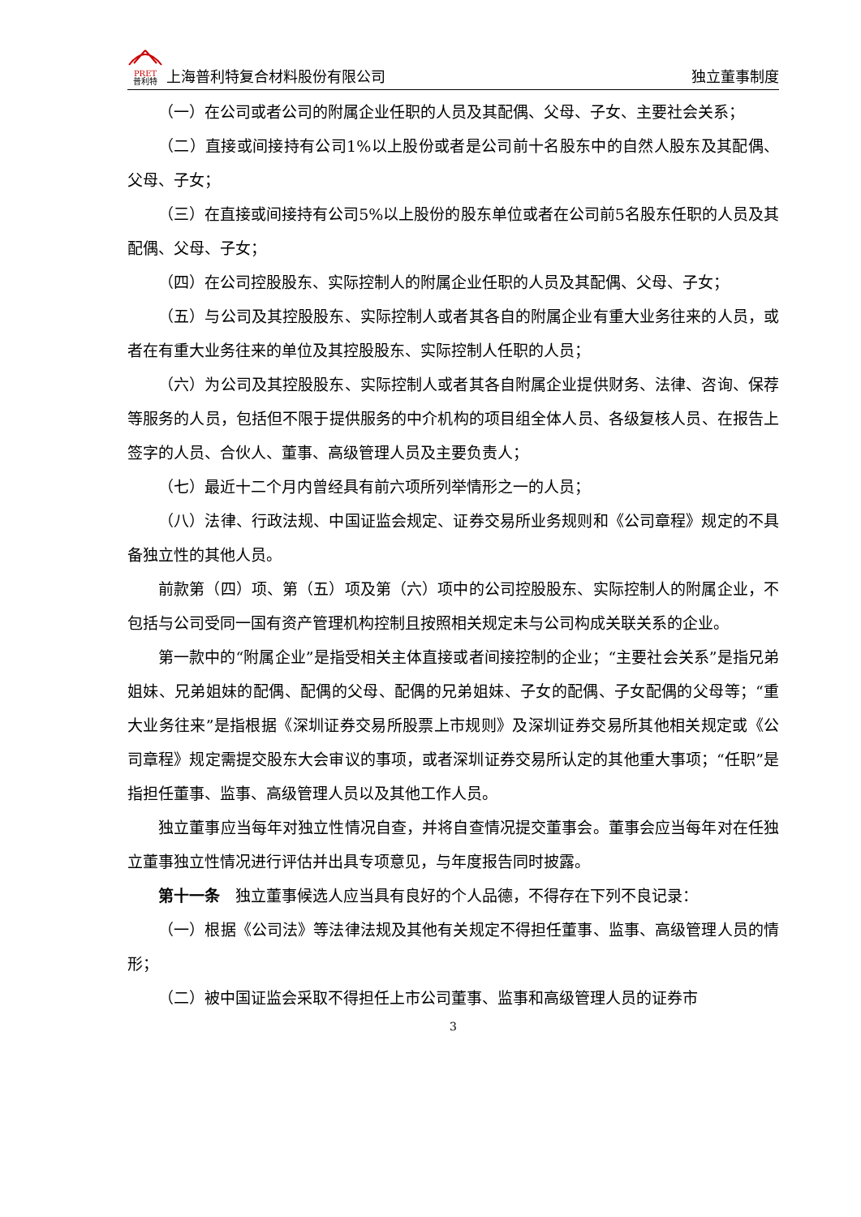PRET
普利特 上海普利特复合材料股份有限公司
独立董事制度
（一）在公司或者公司的附属企业任职的人员及其配偶、父母、子女、主要社会关系；
（二）直接或间接持有公司1%以上股份或者是公司前十名股东中的自然人股东及其配偶、父母、子女；
（三）在直接或间接持有公司5%以上股份的股东单位或者在公司前5名股东任职的人员及其配偶、父母、子女；
（四）在公司控股股东、实际控制人的附属企业任职的人员及其配偶、父母、子女；
（五）与公司及其控股股东、实际控制人或者其各自的附属企业有重大业务往来的人员，或者在有重大业务往来的单位及其控股股东、实际控制人任职的人员；
（六）为公司及其控股股东、实际控制人或者其各自附属企业提供财务、法律、咨询、保荐等服务的人员，包括但不限于提供服务的中介机构的项目组全体人员、各级复核人员、在报告上签字的人员、合伙人、董事、高级管理人员及主要负责人；
（七）最近十二个月内曾经具有前六项所列举情形之一的人员；
（八）法律、行政法规、中国证监会规定、证券交易所业务规则和《公司章程》规定的不具备独立性的其他人员。
前款第（四）项、第（五）项及第（六）项中的公司控股股东、实际控制人的附属企业，不包括与公司受同一国有资产管理机构控制且按照相关规定未与公司构成关联关系的企业。
第一款中的“附属企业”是指受相关主体直接或者间接控制的企业；“主要社会关系”是指兄弟姐妹、兄弟姐妹的配偶、配偶的父母、配偶的兄弟姐妹、子女的配偶、子女配偶的父母等；“重大业务往来”是指根据《深圳证券交易所股票上市规则》及深圳证券交易所其他相关规定或《公司章程》规定需提交股东大会审议的事项，或者深圳证券交易所认定的其他重大事项；“任职”是指担任董事、监事、高级管理人员以及其他工作人员。
独立董事应当每年对独立性情况自查，并将自查情况提交董事会。董事会应当每年对在任独立董事独立性情况进行评估并出具专项意见，与年度报告同时披露。
第十一条　独立董事候选人应当具有良好的个人品德，不得存在下列不良记录：
（一）根据《公司法》等法律法规及其他有关规定不得担任董事、监事、高级管理人员的情形；
（二）被中国证监会采取不得担任上市公司董事、监事和高级管理人员的证券市
3